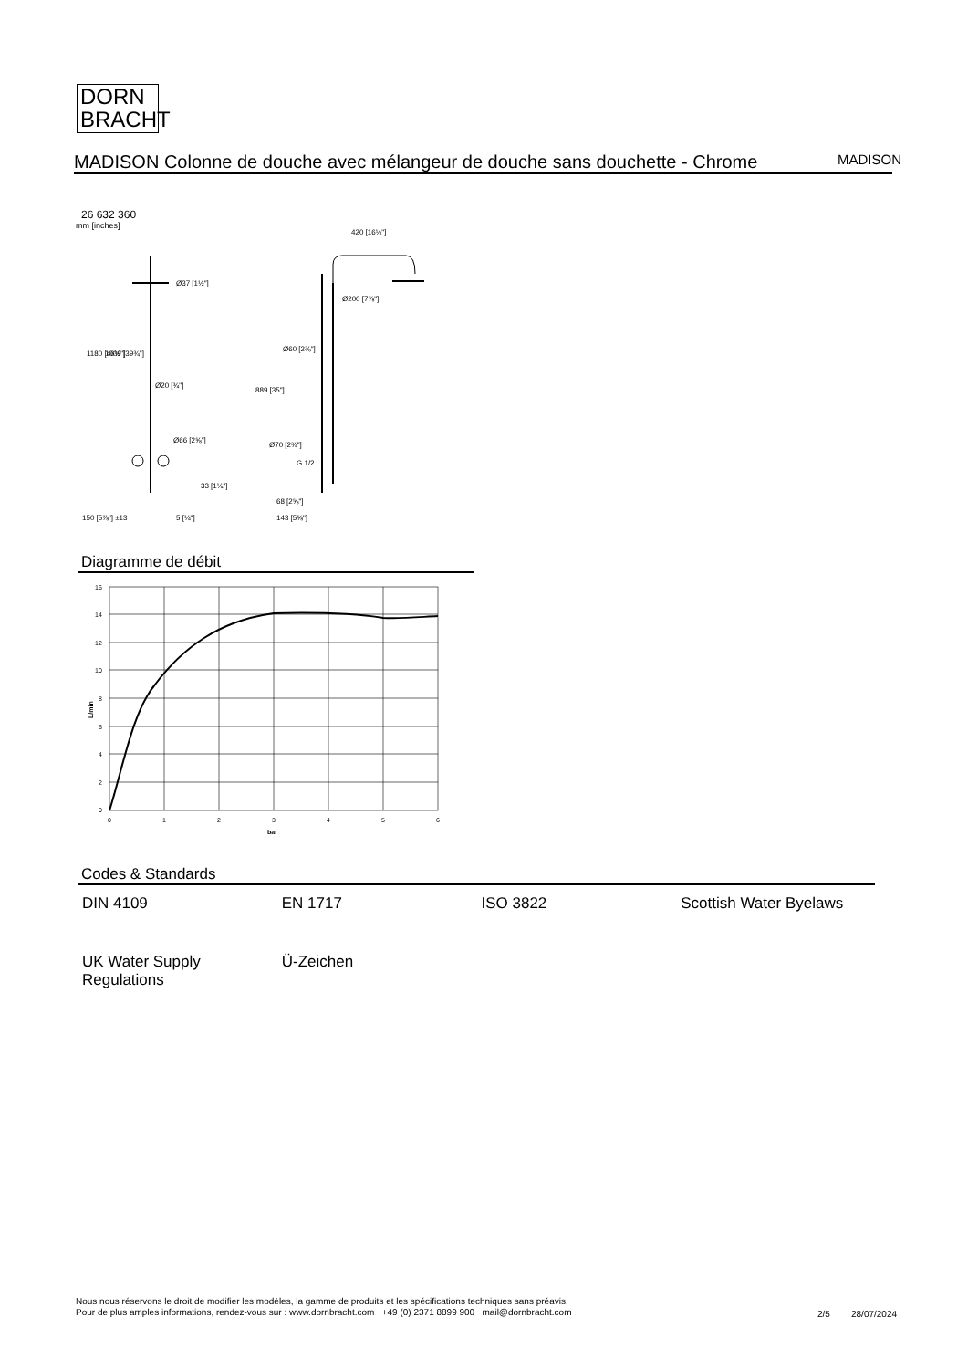DORN
BRACHT
MADISON Colonne de douche avec mélangeur de douche sans douchette - Chrome
MADISON
26 632 360
mm [inches]
420 [16½"]
Ø37 [1½"]
Ø200 [7⅞"]
Ø20 [¾"]
Ø66 [2⅝"]
33 [1¼"]
150 [5⅞"] ±13
5 [¼"]
68 [2⅝"]
143 [5⅝"]
1180 [46½"]
1009 [39¾"]
889 [35"]
Ø60 [2⅜"]
Ø70 [2¾"]
G 1/2
Diagramme de débit
16
14
12
10
8
6
4
2
0
0
1
2
3
4
5
6
bar
L/min
Codes & Standards
| DIN 4109 | EN 1717 | ISO 3822 | Scottish Water Byelaws |
| UK Water Supply Regulations | Ü-Zeichen | | |
Nous nous réservons le droit de modifier les modèles, la gamme de produits et les spécifications techniques sans préavis.
Pour de plus amples informations, rendez-vous sur : www.dornbracht.com +49 (0) 2371 8899 900 mail@dornbracht.com
2/5 28/07/2024